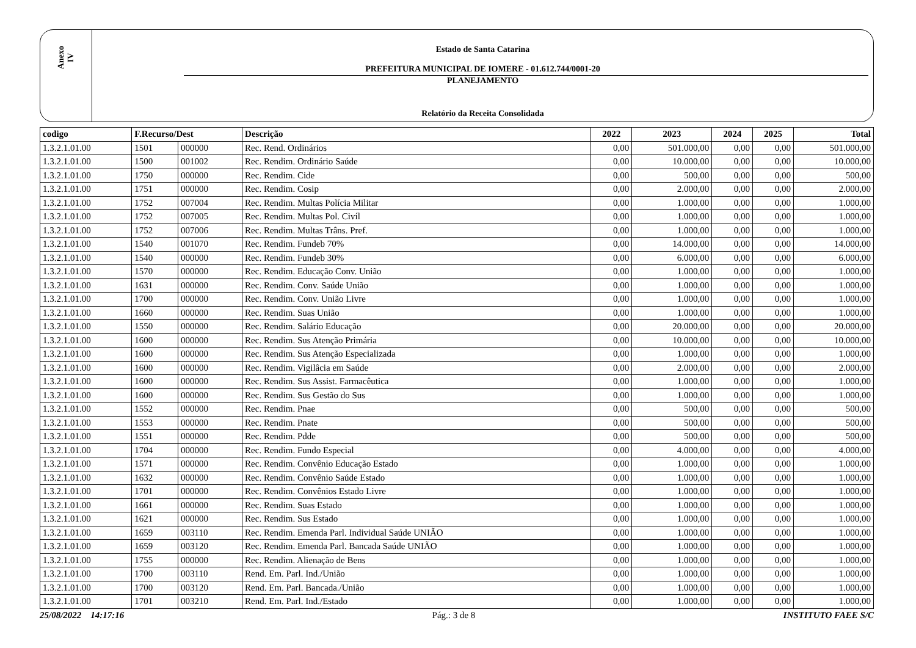Anexo
IV
Estado de Santa Catarina
PREFEITURA MUNICIPAL DE IOMERE - 01.612.744/0001-20
PLANEJAMENTO
Relatório da Receita Consolidada
| codigo | F.Recurso/Dest | | Descrição | 2022 | 2023 | 2024 | 2025 | Total |
| --- | --- | --- | --- | --- | --- | --- | --- | --- |
| 1.3.2.1.01.00 | 1501 | 000000 | Rec. Rend. Ordinários | 0,00 | 501.000,00 | 0,00 | 0,00 | 501.000,00 |
| 1.3.2.1.01.00 | 1500 | 001002 | Rec. Rendim. Ordinário Saúde | 0,00 | 10.000,00 | 0,00 | 0,00 | 10.000,00 |
| 1.3.2.1.01.00 | 1750 | 000000 | Rec. Rendim. Cide | 0,00 | 500,00 | 0,00 | 0,00 | 500,00 |
| 1.3.2.1.01.00 | 1751 | 000000 | Rec. Rendim. Cosip | 0,00 | 2.000,00 | 0,00 | 0,00 | 2.000,00 |
| 1.3.2.1.01.00 | 1752 | 007004 | Rec. Rendim. Multas Polícia Militar | 0,00 | 1.000,00 | 0,00 | 0,00 | 1.000,00 |
| 1.3.2.1.01.00 | 1752 | 007005 | Rec. Rendim. Multas Pol. Civíl | 0,00 | 1.000,00 | 0,00 | 0,00 | 1.000,00 |
| 1.3.2.1.01.00 | 1752 | 007006 | Rec. Rendim. Multas Trâns. Pref. | 0,00 | 1.000,00 | 0,00 | 0,00 | 1.000,00 |
| 1.3.2.1.01.00 | 1540 | 001070 | Rec. Rendim. Fundeb 70% | 0,00 | 14.000,00 | 0,00 | 0,00 | 14.000,00 |
| 1.3.2.1.01.00 | 1540 | 000000 | Rec. Rendim. Fundeb 30% | 0,00 | 6.000,00 | 0,00 | 0,00 | 6.000,00 |
| 1.3.2.1.01.00 | 1570 | 000000 | Rec. Rendim. Educação Conv. União | 0,00 | 1.000,00 | 0,00 | 0,00 | 1.000,00 |
| 1.3.2.1.01.00 | 1631 | 000000 | Rec. Rendim. Conv. Saúde União | 0,00 | 1.000,00 | 0,00 | 0,00 | 1.000,00 |
| 1.3.2.1.01.00 | 1700 | 000000 | Rec. Rendim. Conv. União Livre | 0,00 | 1.000,00 | 0,00 | 0,00 | 1.000,00 |
| 1.3.2.1.01.00 | 1660 | 000000 | Rec. Rendim. Suas União | 0,00 | 1.000,00 | 0,00 | 0,00 | 1.000,00 |
| 1.3.2.1.01.00 | 1550 | 000000 | Rec. Rendim. Salário Educação | 0,00 | 20.000,00 | 0,00 | 0,00 | 20.000,00 |
| 1.3.2.1.01.00 | 1600 | 000000 | Rec. Rendim. Sus Atenção Primária | 0,00 | 10.000,00 | 0,00 | 0,00 | 10.000,00 |
| 1.3.2.1.01.00 | 1600 | 000000 | Rec. Rendim. Sus Atenção Especializada | 0,00 | 1.000,00 | 0,00 | 0,00 | 1.000,00 |
| 1.3.2.1.01.00 | 1600 | 000000 | Rec. Rendim. Vigilâcia em Saúde | 0,00 | 2.000,00 | 0,00 | 0,00 | 2.000,00 |
| 1.3.2.1.01.00 | 1600 | 000000 | Rec. Rendim. Sus Assist. Farmacêutica | 0,00 | 1.000,00 | 0,00 | 0,00 | 1.000,00 |
| 1.3.2.1.01.00 | 1600 | 000000 | Rec. Rendim. Sus Gestão do Sus | 0,00 | 1.000,00 | 0,00 | 0,00 | 1.000,00 |
| 1.3.2.1.01.00 | 1552 | 000000 | Rec. Rendim. Pnae | 0,00 | 500,00 | 0,00 | 0,00 | 500,00 |
| 1.3.2.1.01.00 | 1553 | 000000 | Rec. Rendim. Pnate | 0,00 | 500,00 | 0,00 | 0,00 | 500,00 |
| 1.3.2.1.01.00 | 1551 | 000000 | Rec. Rendim. Pdde | 0,00 | 500,00 | 0,00 | 0,00 | 500,00 |
| 1.3.2.1.01.00 | 1704 | 000000 | Rec. Rendim. Fundo Especial | 0,00 | 4.000,00 | 0,00 | 0,00 | 4.000,00 |
| 1.3.2.1.01.00 | 1571 | 000000 | Rec. Rendim. Convênio Educação Estado | 0,00 | 1.000,00 | 0,00 | 0,00 | 1.000,00 |
| 1.3.2.1.01.00 | 1632 | 000000 | Rec. Rendim. Convênio Saúde Estado | 0,00 | 1.000,00 | 0,00 | 0,00 | 1.000,00 |
| 1.3.2.1.01.00 | 1701 | 000000 | Rec. Rendim. Convênios Estado Livre | 0,00 | 1.000,00 | 0,00 | 0,00 | 1.000,00 |
| 1.3.2.1.01.00 | 1661 | 000000 | Rec. Rendim. Suas Estado | 0,00 | 1.000,00 | 0,00 | 0,00 | 1.000,00 |
| 1.3.2.1.01.00 | 1621 | 000000 | Rec. Rendim. Sus Estado | 0,00 | 1.000,00 | 0,00 | 0,00 | 1.000,00 |
| 1.3.2.1.01.00 | 1659 | 003110 | Rec. Rendim. Emenda Parl. Individual Saúde UNIÃO | 0,00 | 1.000,00 | 0,00 | 0,00 | 1.000,00 |
| 1.3.2.1.01.00 | 1659 | 003120 | Rec. Rendim. Emenda Parl. Bancada Saúde UNIÃO | 0,00 | 1.000,00 | 0,00 | 0,00 | 1.000,00 |
| 1.3.2.1.01.00 | 1755 | 000000 | Rec. Rendim. Alienação de Bens | 0,00 | 1.000,00 | 0,00 | 0,00 | 1.000,00 |
| 1.3.2.1.01.00 | 1700 | 003110 | Rend. Em. Parl. Ind./União | 0,00 | 1.000,00 | 0,00 | 0,00 | 1.000,00 |
| 1.3.2.1.01.00 | 1700 | 003120 | Rend. Em. Parl. Bancada./União | 0,00 | 1.000,00 | 0,00 | 0,00 | 1.000,00 |
| 1.3.2.1.01.00 | 1701 | 003210 | Rend. Em. Parl. Ind./Estado | 0,00 | 1.000,00 | 0,00 | 0,00 | 1.000,00 |
25/08/2022 14:17:16 Pág.: 3 de 8 INSTITUTO FAEE S/C